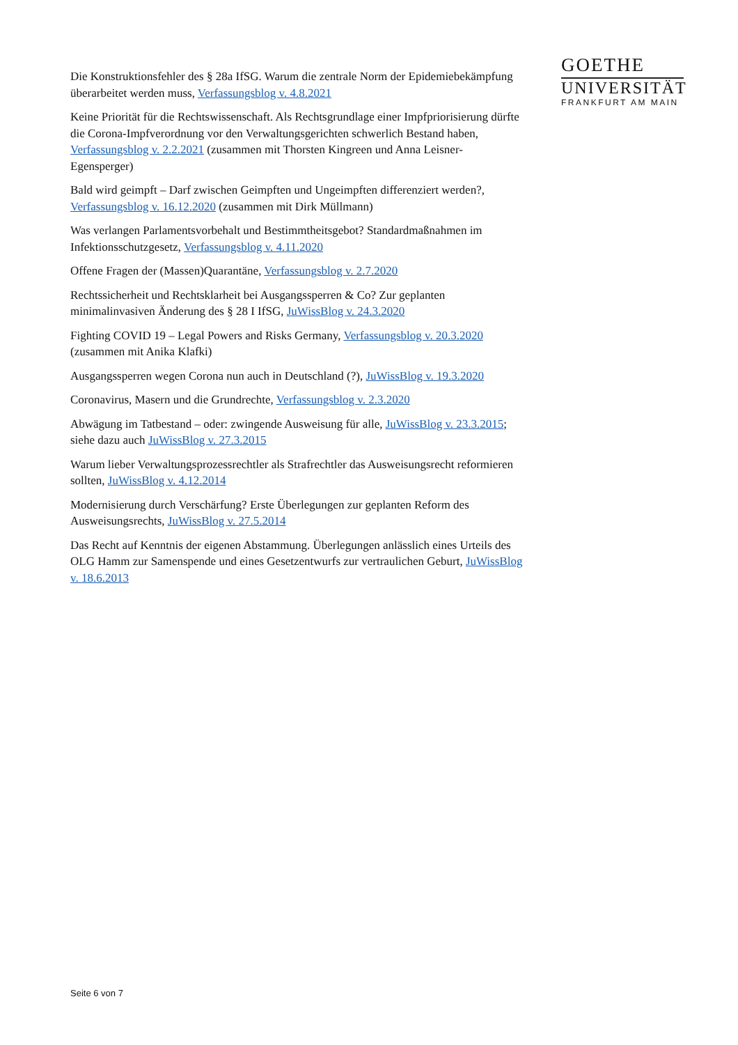GOETHE
UNIVERSITÄT
FRANKFURT AM MAIN
Die Konstruktionsfehler des § 28a IfSG. Warum die zentrale Norm der Epidemiebekämpfung überarbeitet werden muss, Verfassungsblog v. 4.8.2021
Keine Priorität für die Rechtswissenschaft. Als Rechtsgrundlage einer Impfpriorisierung dürfte die Corona-Impfverordnung vor den Verwaltungsgerichten schwerlich Bestand haben, Verfassungsblog v. 2.2.2021 (zusammen mit Thorsten Kingreen und Anna Leisner-Egensperger)
Bald wird geimpft – Darf zwischen Geimpften und Ungeimpften differenziert werden?, Verfassungsblog v. 16.12.2020 (zusammen mit Dirk Müllmann)
Was verlangen Parlamentsvorbehalt und Bestimmtheitsgebot? Standardmaßnahmen im Infektionsschutzgesetz, Verfassungsblog v. 4.11.2020
Offene Fragen der (Massen)Quarantäne, Verfassungsblog v. 2.7.2020
Rechtssicherheit und Rechtsklarheit bei Ausgangssperren & Co? Zur geplanten minimalinvasiven Änderung des § 28 I IfSG, JuWissBlog v. 24.3.2020
Fighting COVID 19 – Legal Powers and Risks Germany, Verfassungsblog v. 20.3.2020 (zusammen mit Anika Klafki)
Ausgangssperren wegen Corona nun auch in Deutschland (?), JuWissBlog v. 19.3.2020
Coronavirus, Masern und die Grundrechte, Verfassungsblog v. 2.3.2020
Abwägung im Tatbestand – oder: zwingende Ausweisung für alle, JuWissBlog v. 23.3.2015; siehe dazu auch JuWissBlog v. 27.3.2015
Warum lieber Verwaltungsprozessrechtler als Strafrechtler das Ausweisungsrecht reformieren sollten, JuWissBlog v. 4.12.2014
Modernisierung durch Verschärfung? Erste Überlegungen zur geplanten Reform des Ausweisungsrechts, JuWissBlog v. 27.5.2014
Das Recht auf Kenntnis der eigenen Abstammung. Überlegungen anlässlich eines Urteils des OLG Hamm zur Samenspende und eines Gesetzentwurfs zur vertraulichen Geburt, JuWissBlog v. 18.6.2013
Seite 6 von 7